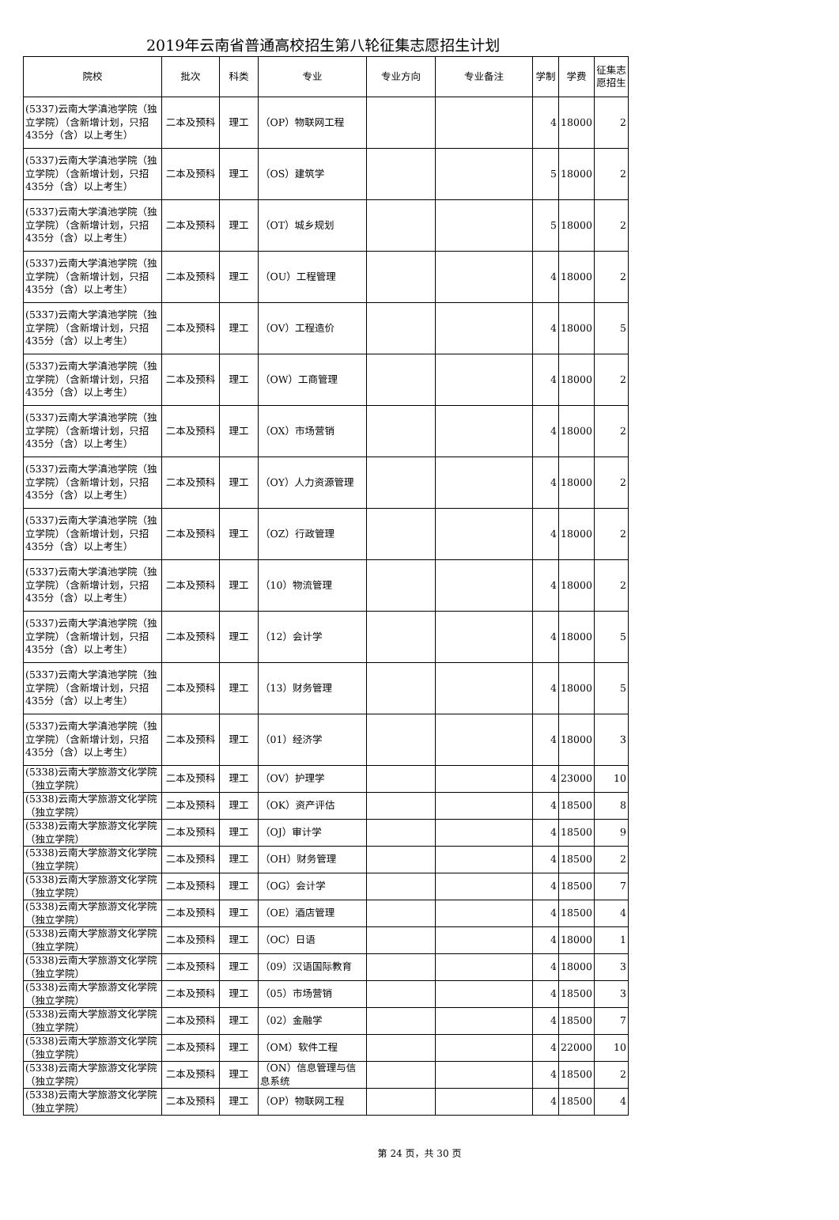2019年云南省普通高校招生第八轮征集志愿招生计划
| 院校 | 批次 | 科类 | 专业 | 专业方向 | 专业备注 | 学制 | 学费 | 征集志愿招生 |
| --- | --- | --- | --- | --- | --- | --- | --- | --- |
| (5337)云南大学滇池学院（独立学院）（含新增计划，只招435分（含）以上考生） | 二本及预科 | 理工 | （OP）物联网工程 | | | 4 | 18000 | 2 |
| (5337)云南大学滇池学院（独立学院）（含新增计划，只招435分（含）以上考生） | 二本及预科 | 理工 | （OS）建筑学 | | | 5 | 18000 | 2 |
| (5337)云南大学滇池学院（独立学院）（含新增计划，只招435分（含）以上考生） | 二本及预科 | 理工 | （OT）城乡规划 | | | 5 | 18000 | 2 |
| (5337)云南大学滇池学院（独立学院）（含新增计划，只招435分（含）以上考生） | 二本及预科 | 理工 | （OU）工程管理 | | | 4 | 18000 | 2 |
| (5337)云南大学滇池学院（独立学院）（含新增计划，只招435分（含）以上考生） | 二本及预科 | 理工 | （OV）工程造价 | | | 4 | 18000 | 5 |
| (5337)云南大学滇池学院（独立学院）（含新增计划，只招435分（含）以上考生） | 二本及预科 | 理工 | （OW）工商管理 | | | 4 | 18000 | 2 |
| (5337)云南大学滇池学院（独立学院）（含新增计划，只招435分（含）以上考生） | 二本及预科 | 理工 | （OX）市场营销 | | | 4 | 18000 | 2 |
| (5337)云南大学滇池学院（独立学院）（含新增计划，只招435分（含）以上考生） | 二本及预科 | 理工 | （OY）人力资源管理 | | | 4 | 18000 | 2 |
| (5337)云南大学滇池学院（独立学院）（含新增计划，只招435分（含）以上考生） | 二本及预科 | 理工 | （OZ）行政管理 | | | 4 | 18000 | 2 |
| (5337)云南大学滇池学院（独立学院）（含新增计划，只招435分（含）以上考生） | 二本及预科 | 理工 | （10）物流管理 | | | 4 | 18000 | 2 |
| (5337)云南大学滇池学院（独立学院）（含新增计划，只招435分（含）以上考生） | 二本及预科 | 理工 | （12）会计学 | | | 4 | 18000 | 5 |
| (5337)云南大学滇池学院（独立学院）（含新增计划，只招435分（含）以上考生） | 二本及预科 | 理工 | （13）财务管理 | | | 4 | 18000 | 5 |
| (5337)云南大学滇池学院（独立学院）（含新增计划，只招435分（含）以上考生） | 二本及预科 | 理工 | （01）经济学 | | | 4 | 18000 | 3 |
| (5338)云南大学旅游文化学院（独立学院） | 二本及预科 | 理工 | （OV）护理学 | | | 4 | 23000 | 10 |
| (5338)云南大学旅游文化学院（独立学院） | 二本及预科 | 理工 | （OK）资产评估 | | | 4 | 18500 | 8 |
| (5338)云南大学旅游文化学院（独立学院） | 二本及预科 | 理工 | （OJ）审计学 | | | 4 | 18500 | 9 |
| (5338)云南大学旅游文化学院（独立学院） | 二本及预科 | 理工 | （OH）财务管理 | | | 4 | 18500 | 2 |
| (5338)云南大学旅游文化学院（独立学院） | 二本及预科 | 理工 | （OG）会计学 | | | 4 | 18500 | 7 |
| (5338)云南大学旅游文化学院（独立学院） | 二本及预科 | 理工 | （OE）酒店管理 | | | 4 | 18500 | 4 |
| (5338)云南大学旅游文化学院（独立学院） | 二本及预科 | 理工 | （OC）日语 | | | 4 | 18000 | 1 |
| (5338)云南大学旅游文化学院（独立学院） | 二本及预科 | 理工 | （09）汉语国际教育 | | | 4 | 18000 | 3 |
| (5338)云南大学旅游文化学院（独立学院） | 二本及预科 | 理工 | （05）市场营销 | | | 4 | 18500 | 3 |
| (5338)云南大学旅游文化学院（独立学院） | 二本及预科 | 理工 | （02）金融学 | | | 4 | 18500 | 7 |
| (5338)云南大学旅游文化学院（独立学院） | 二本及预科 | 理工 | （OM）软件工程 | | | 4 | 22000 | 10 |
| (5338)云南大学旅游文化学院（独立学院） | 二本及预科 | 理工 | （ON）信息管理与信息系统 | | | 4 | 18500 | 2 |
| (5338)云南大学旅游文化学院（独立学院） | 二本及预科 | 理工 | （OP）物联网工程 | | | 4 | 18500 | 4 |
第 24 页，共 30 页